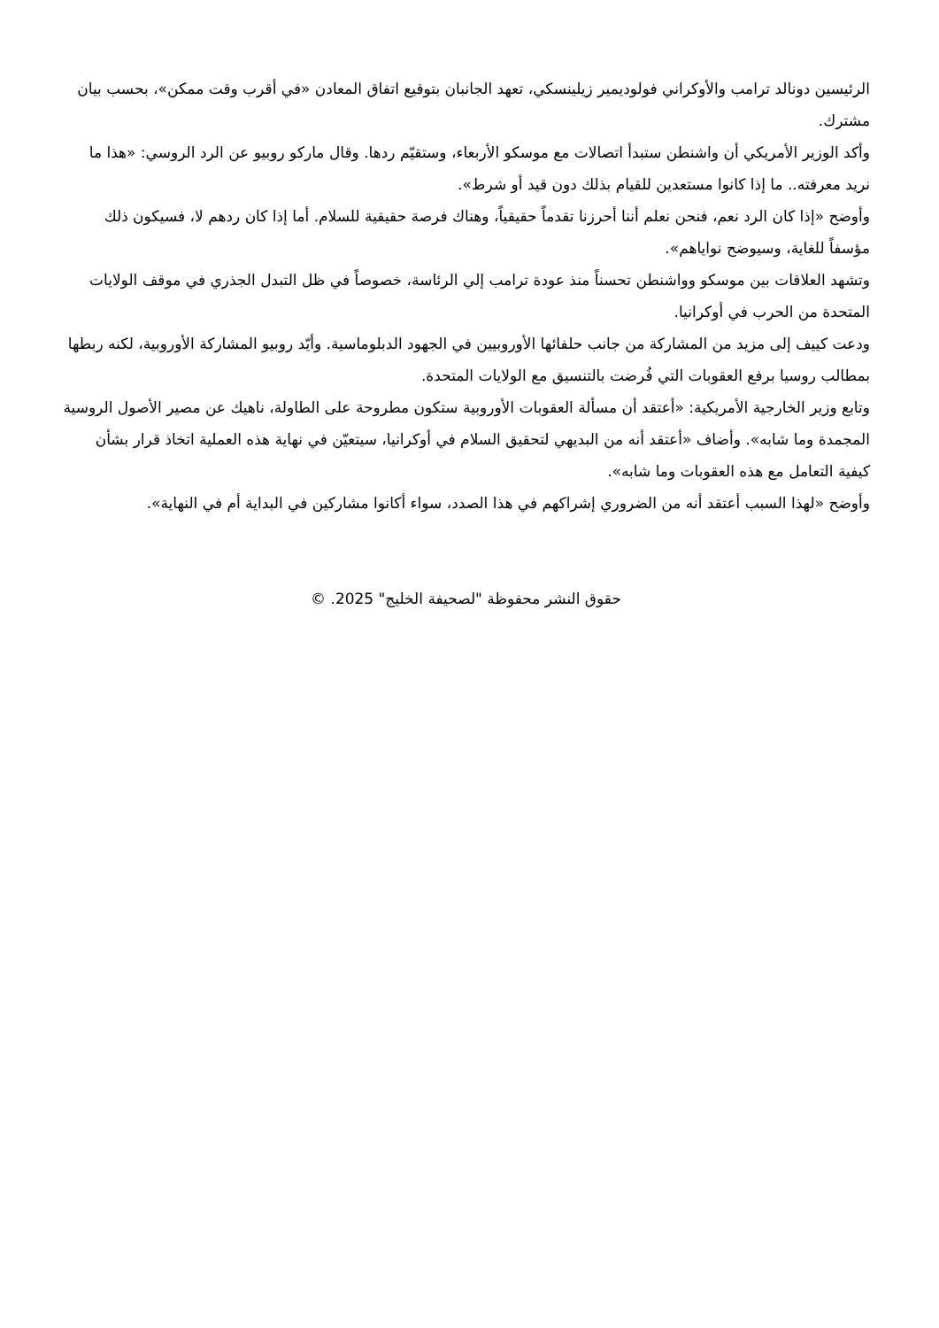الرئيسين دونالد ترامب والأوكراني فولوديمير زيلينسكي، تعهد الجانبان بتوقيع اتفاق المعادن «في أقرب وقت ممكن»، بحسب بيان مشترك.
وأكد الوزير الأمريكي أن واشنطن ستبدأ اتصالات مع موسكو الأربعاء، وستقيّم ردها. وقال ماركو روبيو عن الرد الروسي: «هذا ما نريد معرفته.. ما إذا كانوا مستعدين للقيام بذلك دون قيد أو شرط».
وأوضح «إذا كان الرد نعم، فنحن نعلم أننا أحرزنا تقدماً حقيقياً، وهناك فرصة حقيقية للسلام. أما إذا كان ردهم لا، فسيكون ذلك مؤسفاً للغاية، وسيوضح نواياهم».
وتشهد العلاقات بين موسكو وواشنطن تحسناً منذ عودة ترامب إلي الرئاسة، خصوصاً في ظل التبدل الجذري في موقف الولايات المتحدة من الحرب في أوكرانيا.
ودعت كييف إلى مزيد من المشاركة من جانب حلفائها الأوروبيين في الجهود الدبلوماسية. وأيّد روبيو المشاركة الأوروبية، لكنه ربطها بمطالب روسيا برفع العقوبات التي فُرضت بالتنسيق مع الولايات المتحدة.
وتابع وزير الخارجية الأمريكية: «أعتقد أن مسألة العقوبات الأوروبية ستكون مطروحة على الطاولة، ناهيك عن مصير الأصول الروسية المجمدة وما شابه». وأضاف «أعتقد أنه من البديهي لتحقيق السلام في أوكرانيا، سيتعيّن في نهاية هذه العملية اتخاذ قرار بشأن كيفية التعامل مع هذه العقوبات وما شابه».
وأوضح «لهذا السبب أعتقد أنه من الضروري إشراكهم في هذا الصدد، سواء أكانوا مشاركين في البداية أم في النهاية».
حقوق النشر محفوظة "لصحيفة الخليج" 2025. ©